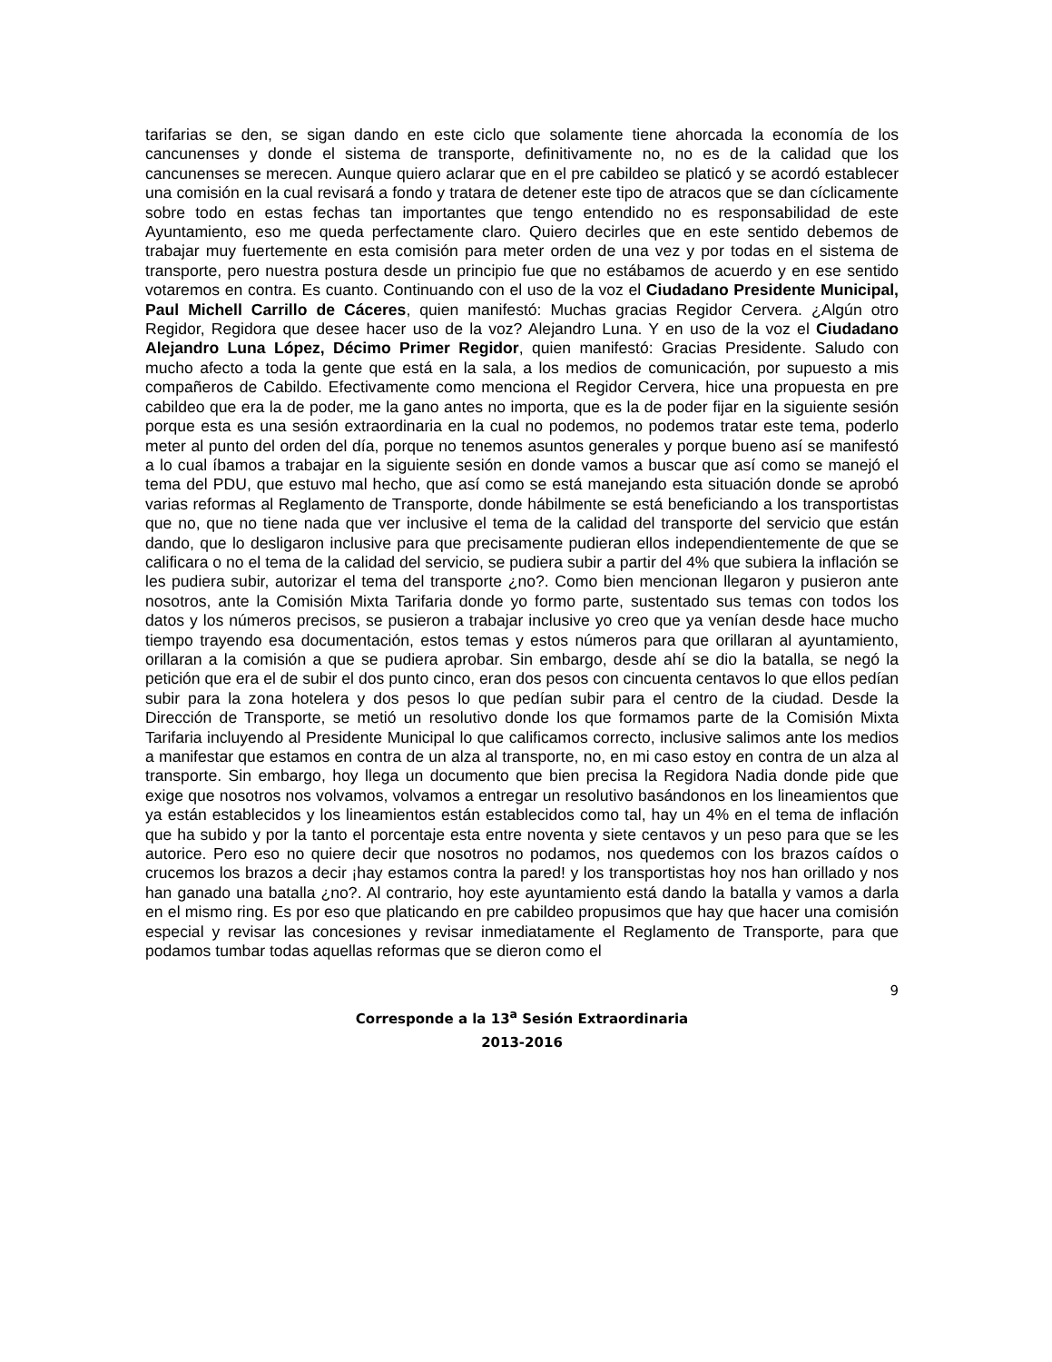tarifarias se den, se sigan dando en este ciclo que solamente tiene ahorcada la economía de los cancunenses y donde el sistema de transporte, definitivamente no, no es de la calidad que los cancunenses se merecen. Aunque quiero aclarar que en el pre cabildeo se platicó y se acordó establecer una comisión en la cual revisará a fondo y tratara de detener este tipo de atracos que se dan cíclicamente sobre todo en estas fechas tan importantes que tengo entendido no es responsabilidad de este Ayuntamiento, eso me queda perfectamente claro. Quiero decirles que en este sentido debemos de trabajar muy fuertemente en esta comisión para meter orden de una vez y por todas en el sistema de transporte, pero nuestra postura desde un principio fue que no estábamos de acuerdo y en ese sentido votaremos en contra. Es cuanto. Continuando con el uso de la voz el Ciudadano Presidente Municipal, Paul Michell Carrillo de Cáceres, quien manifestó: Muchas gracias Regidor Cervera. ¿Algún otro Regidor, Regidora que desee hacer uso de la voz? Alejandro Luna. Y en uso de la voz el Ciudadano Alejandro Luna López, Décimo Primer Regidor, quien manifestó: Gracias Presidente. Saludo con mucho afecto a toda la gente que está en la sala, a los medios de comunicación, por supuesto a mis compañeros de Cabildo. Efectivamente como menciona el Regidor Cervera, hice una propuesta en pre cabildeo que era la de poder, me la gano antes no importa, que es la de poder fijar en la siguiente sesión porque esta es una sesión extraordinaria en la cual no podemos, no podemos tratar este tema, poderlo meter al punto del orden del día, porque no tenemos asuntos generales y porque bueno así se manifestó a lo cual íbamos a trabajar en la siguiente sesión en donde vamos a buscar que así como se manejó el tema del PDU, que estuvo mal hecho, que así como se está manejando esta situación donde se aprobó varias reformas al Reglamento de Transporte, donde hábilmente se está beneficiando a los transportistas que no, que no tiene nada que ver inclusive el tema de la calidad del transporte del servicio que están dando, que lo desligaron inclusive para que precisamente pudieran ellos independientemente de que se calificara o no el tema de la calidad del servicio, se pudiera subir a partir del 4% que subiera la inflación se les pudiera subir, autorizar el tema del transporte ¿no?. Como bien mencionan llegaron y pusieron ante nosotros, ante la Comisión Mixta Tarifaria donde yo formo parte, sustentado sus temas con todos los datos y los números precisos, se pusieron a trabajar inclusive yo creo que ya venían desde hace mucho tiempo trayendo esa documentación, estos temas y estos números para que orillaran al ayuntamiento, orillaran a la comisión a que se pudiera aprobar. Sin embargo, desde ahí se dio la batalla, se negó la petición que era el de subir el dos punto cinco, eran dos pesos con cincuenta centavos lo que ellos pedían subir para la zona hotelera y dos pesos lo que pedían subir para el centro de la ciudad. Desde la Dirección de Transporte, se metió un resolutivo donde los que formamos parte de la Comisión Mixta Tarifaria incluyendo al Presidente Municipal lo que calificamos correcto, inclusive salimos ante los medios a manifestar que estamos en contra de un alza al transporte, no, en mi caso estoy en contra de un alza al transporte. Sin embargo, hoy llega un documento que bien precisa la Regidora Nadia donde pide que exige que nosotros nos volvamos, volvamos a entregar un resolutivo basándonos en los lineamientos que ya están establecidos y los lineamientos están establecidos como tal, hay un 4% en el tema de inflación que ha subido y por la tanto el porcentaje esta entre noventa y siete centavos y un peso para que se les autorice. Pero eso no quiere decir que nosotros no podamos, nos quedemos con los brazos caídos o crucemos los brazos a decir ¡hay estamos contra la pared! y los transportistas hoy nos han orillado y nos han ganado una batalla ¿no?. Al contrario, hoy este ayuntamiento está dando la batalla y vamos a darla en el mismo ring. Es por eso que platicando en pre cabildeo propusimos que hay que hacer una comisión especial y revisar las concesiones y revisar inmediatamente el Reglamento de Transporte, para que podamos tumbar todas aquellas reformas que se dieron como el
9
Corresponde a la 13<sup>a</sup> Sesión Extraordinaria
2013-2016